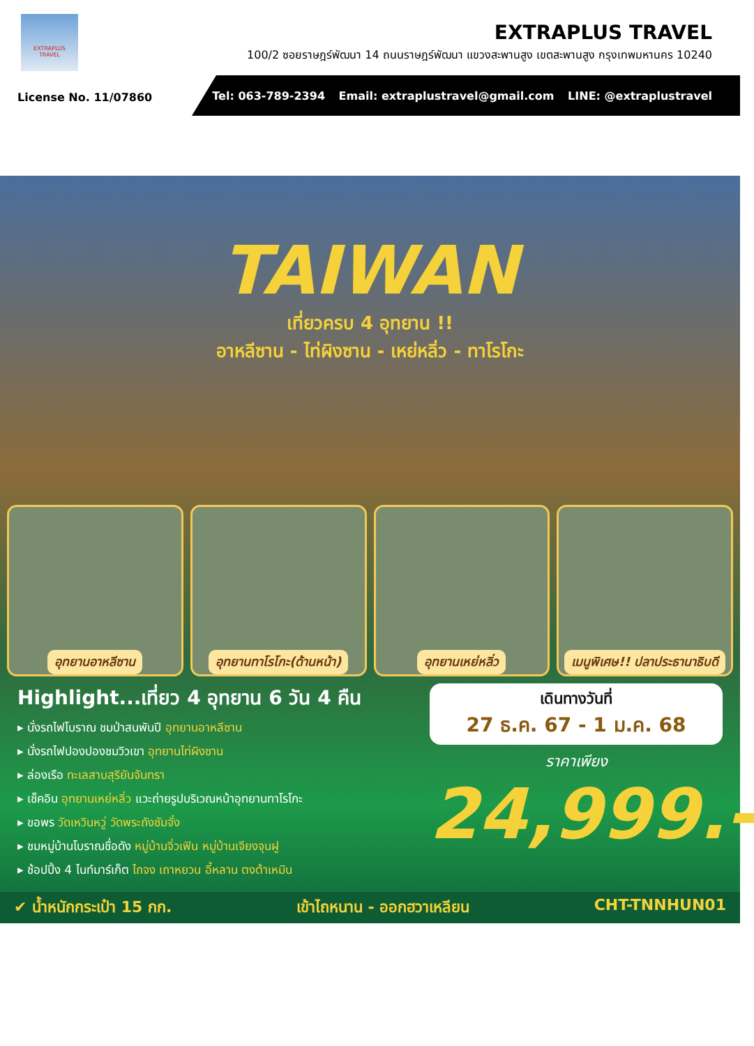EXTRAPLUS
TRAVEL
EXTRAPLUS TRAVEL
100/2 ซอยราษฎร์พัฒนา 14 ถนนราษฎร์พัฒนา แขวงสะพานสูง เขตสะพานสูง กรุงเทพมหานคร 10240
License No. 11/07860
Tel: 063-789-2394 Email: extraplustravel@gmail.com LINE: @extraplustravel
TAIWAN
เที่ยวครบ 4 อุทยาน !!
อาหลีซาน - ไท่ผิงซาน - เหย่หลิ่ว - ทาโรโกะ
อุทยานอาหลีซาน อุทยานทาโรโกะ(ด้านหน้า) อุทยานเหย่หลิ่ว เมนูพิเศษ!! ปลาประธานาธิบดี
Highlight...เที่ยว 4 อุทยาน 6 วัน 4 คืน
▸ นั่งรถไฟโบราณ ชมป่าสนพันปี อุทยานอาหลีซาน
▸ นั่งรถไฟปองปองชมวิวเขา อุทยานไท่ผิงซาน
▸ ล่องเรือ ทะเลสาบสุริยันจันทรา
▸ เช็คอิน อุทยานเหย่หลิ่ว แวะถ่ายรูปบริเวณหน้าอุทยานทาโรโกะ
▸ ขอพร วัดเหวินหวู่ วัดพระถังซัมจั๋ง
▸ ชมหมู่บ้านโบราณชื่อดัง หมู่บ้านจิ่วเฟิน หมู่บ้านเจียงจุนฝู
▸ ช้อปปิ้ง 4 ไนท์มาร์เก็ต ไถจง เถาหยวน อี้หลาน ตงต้าเหมิน
เดินทางวันที่
27 ธ.ค. 67 - 1 ม.ค. 68
ราคาเพียง
24,999.-
✔ น้ำหนักกระเป๋า 15 กก. เข้าไถหนาน - ออกฮวาเหลียน CHT-TNNHUN01